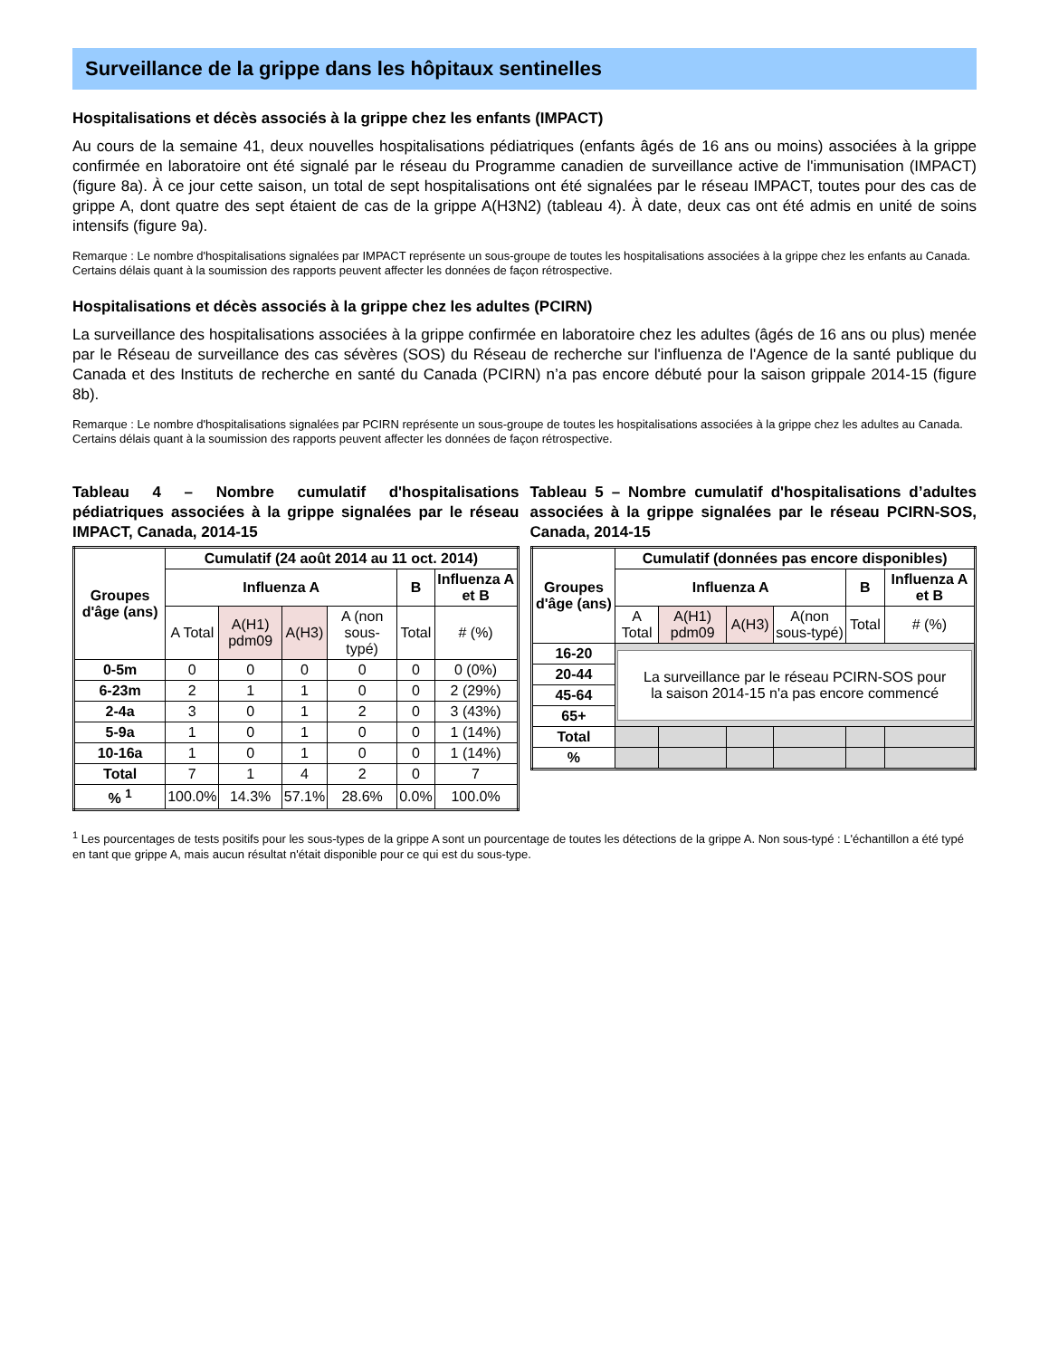Surveillance de la grippe dans les hôpitaux sentinelles
Hospitalisations et décès associés à la grippe chez les enfants (IMPACT)
Au cours de la semaine 41, deux nouvelles hospitalisations pédiatriques (enfants âgés de 16 ans ou moins) associées à la grippe confirmée en laboratoire ont été signalé par le réseau du Programme canadien de surveillance active de l'immunisation (IMPACT) (figure 8a). À ce jour cette saison, un total de sept hospitalisations ont été signalées par le réseau IMPACT, toutes pour des cas de grippe A, dont quatre des sept étaient de cas de la grippe A(H3N2) (tableau 4). À date, deux cas ont été admis en unité de soins intensifs (figure 9a).
Remarque : Le nombre d'hospitalisations signalées par IMPACT représente un sous-groupe de toutes les hospitalisations associées à la grippe chez les enfants au Canada. Certains délais quant à la soumission des rapports peuvent affecter les données de façon rétrospective.
Hospitalisations et décès associés à la grippe chez les adultes (PCIRN)
La surveillance des hospitalisations associées à la grippe confirmée en laboratoire chez les adultes (âgés de 16 ans ou plus) menée par le Réseau de surveillance des cas sévères (SOS) du Réseau de recherche sur l'influenza de l'Agence de la santé publique du Canada et des Instituts de recherche en santé du Canada (PCIRN) n’a pas encore débuté pour la saison grippale 2014-15 (figure 8b).
Remarque : Le nombre d'hospitalisations signalées par PCIRN représente un sous-groupe de toutes les hospitalisations associées à la grippe chez les adultes au Canada. Certains délais quant à la soumission des rapports peuvent affecter les données de façon rétrospective.
Tableau 4 – Nombre cumulatif d'hospitalisations pédiatriques associées à la grippe signalées par le réseau IMPACT, Canada, 2014-15
| Groupes d'âge (ans) | Cumulatif (24 août 2014 au 11 oct. 2014) | | | | | |
| --- | --- | --- | --- | --- | --- | --- |
| | Influenza A | | | | B | Influenza A et B |
| | A Total | A(H1) pdm09 | A(H3) | A (non sous-typé) | Total | # (%) |
| 0-5m | 0 | 0 | 0 | 0 | 0 | 0 (0%) |
| 6-23m | 2 | 1 | 1 | 0 | 0 | 2 (29%) |
| 2-4a | 3 | 0 | 1 | 2 | 0 | 3 (43%) |
| 5-9a | 1 | 0 | 1 | 0 | 0 | 1 (14%) |
| 10-16a | 1 | 0 | 1 | 0 | 0 | 1 (14%) |
| Total | 7 | 1 | 4 | 2 | 0 | 7 |
| % <sup>1</sup> | 100.0% | 14.3% | 57.1% | 28.6% | 0.0% | 100.0% |
Tableau 5 – Nombre cumulatif d'hospitalisations d’adultes associées à la grippe signalées par le réseau PCIRN-SOS, Canada, 2014-15
| Groupes d'âge (ans) | Cumulatif (données pas encore disponibles) | | | | | |
| --- | --- | --- | --- | --- | --- | --- |
| | Influenza A | | | | B | Influenza A et B |
| | A Total | A(H1) pdm09 | A(H3) | A(non sous-typé) | Total | # (%) |
| 16-20 | La surveillance par le réseau PCIRN-SOS pour la saison 2014-15 n'a pas encore commencé | | | | | |
| 20-44 | | | | | | |
| 45-64 | | | | | | |
| 65+ | | | | | | |
| Total | | | | | | |
| % | | | | | | |
<sup>1</sup> Les pourcentages de tests positifs pour les sous-types de la grippe A sont un pourcentage de toutes les détections de la grippe A. Non sous-typé : L'échantillon a été typé en tant que grippe A, mais aucun résultat n'était disponible pour ce qui est du sous-type.